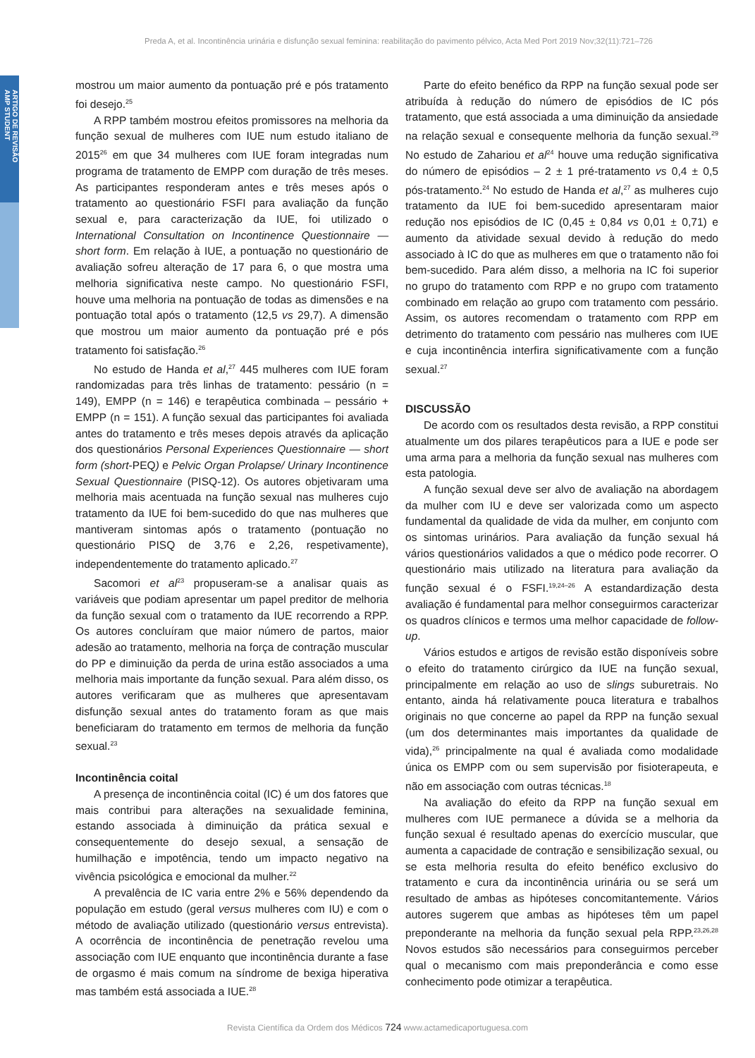Preda A, et al. Incontinência urinária e disfunção sexual feminina: reabilitação do pavimento pélvico, Acta Med Port 2019 Nov;32(11):721–726
ARTIGO DE REVISÃO
AMP STUDENT
mostrou um maior aumento da pontuação pré e pós tratamento foi desejo.<sup>25</sup>
A RPP também mostrou efeitos promissores na melhoria da função sexual de mulheres com IUE num estudo italiano de 2015<sup>26</sup> em que 34 mulheres com IUE foram integradas num programa de tratamento de EMPP com duração de três meses. As participantes responderam antes e três meses após o tratamento ao questionário FSFI para avaliação da função sexual e, para caracterização da IUE, foi utilizado o International Consultation on Incontinence Questionnaire — short form. Em relação à IUE, a pontuação no questionário de avaliação sofreu alteração de 17 para 6, o que mostra uma melhoria significativa neste campo. No questionário FSFI, houve uma melhoria na pontuação de todas as dimensões e na pontuação total após o tratamento (12,5 vs 29,7). A dimensão que mostrou um maior aumento da pontuação pré e pós tratamento foi satisfação.<sup>26</sup>
No estudo de Handa et al,<sup>27</sup> 445 mulheres com IUE foram randomizadas para três linhas de tratamento: pessário (n = 149), EMPP (n = 146) e terapêutica combinada – pessário + EMPP (n = 151). A função sexual das participantes foi avaliada antes do tratamento e três meses depois através da aplicação dos questionários Personal Experiences Questionnaire — short form (short-PEQ) e Pelvic Organ Prolapse/ Urinary Incontinence Sexual Questionnaire (PISQ-12). Os autores objetivaram uma melhoria mais acentuada na função sexual nas mulheres cujo tratamento da IUE foi bem-sucedido do que nas mulheres que mantiveram sintomas após o tratamento (pontuação no questionário PISQ de 3,76 e 2,26, respetivamente), independentemente do tratamento aplicado.<sup>27</sup>
Sacomori et al<sup>23</sup> propuseram-se a analisar quais as variáveis que podiam apresentar um papel preditor de melhoria da função sexual com o tratamento da IUE recorrendo a RPP. Os autores concluíram que maior número de partos, maior adesão ao tratamento, melhoria na força de contração muscular do PP e diminuição da perda de urina estão associados a uma melhoria mais importante da função sexual. Para além disso, os autores verificaram que as mulheres que apresentavam disfunção sexual antes do tratamento foram as que mais beneficiaram do tratamento em termos de melhoria da função sexual.<sup>23</sup>
Incontinência coital
A presença de incontinência coital (IC) é um dos fatores que mais contribui para alterações na sexualidade feminina, estando associada à diminuição da prática sexual e consequentemente do desejo sexual, a sensação de humilhação e impotência, tendo um impacto negativo na vivência psicológica e emocional da mulher.<sup>22</sup>
A prevalência de IC varia entre 2% e 56% dependendo da população em estudo (geral versus mulheres com IU) e com o método de avaliação utilizado (questionário versus entrevista). A ocorrência de incontinência de penetração revelou uma associação com IUE enquanto que incontinência durante a fase de orgasmo é mais comum na síndrome de bexiga hiperativa mas também está associada a IUE.<sup>28</sup>
Parte do efeito benéfico da RPP na função sexual pode ser atribuída à redução do número de episódios de IC pós tratamento, que está associada a uma diminuição da ansiedade na relação sexual e consequente melhoria da função sexual.<sup>29</sup> No estudo de Zahariou et al<sup>24</sup> houve uma redução significativa do número de episódios – 2 ± 1 pré-tratamento vs 0,4 ± 0,5 pós-tratamento.<sup>24</sup> No estudo de Handa et al,<sup>27</sup> as mulheres cujo tratamento da IUE foi bem-sucedido apresentaram maior redução nos episódios de IC (0,45 ± 0,84 vs 0,01 ± 0,71) e aumento da atividade sexual devido à redução do medo associado à IC do que as mulheres em que o tratamento não foi bem-sucedido. Para além disso, a melhoria na IC foi superior no grupo do tratamento com RPP e no grupo com tratamento combinado em relação ao grupo com tratamento com pessário. Assim, os autores recomendam o tratamento com RPP em detrimento do tratamento com pessário nas mulheres com IUE e cuja incontinência interfira significativamente com a função sexual.<sup>27</sup>
DISCUSSÃO
De acordo com os resultados desta revisão, a RPP constitui atualmente um dos pilares terapêuticos para a IUE e pode ser uma arma para a melhoria da função sexual nas mulheres com esta patologia.
A função sexual deve ser alvo de avaliação na abordagem da mulher com IU e deve ser valorizada como um aspecto fundamental da qualidade de vida da mulher, em conjunto com os sintomas urinários. Para avaliação da função sexual há vários questionários validados a que o médico pode recorrer. O questionário mais utilizado na literatura para avaliação da função sexual é o FSFI.<sup>19,24–26</sup> A estandardização desta avaliação é fundamental para melhor conseguirmos caracterizar os quadros clínicos e termos uma melhor capacidade de follow-up.
Vários estudos e artigos de revisão estão disponíveis sobre o efeito do tratamento cirúrgico da IUE na função sexual, principalmente em relação ao uso de slings suburetrais. No entanto, ainda há relativamente pouca literatura e trabalhos originais no que concerne ao papel da RPP na função sexual (um dos determinantes mais importantes da qualidade de vida),<sup>26</sup> principalmente na qual é avaliada como modalidade única os EMPP com ou sem supervisão por fisioterapeuta, e não em associação com outras técnicas.<sup>18</sup>
Na avaliação do efeito da RPP na função sexual em mulheres com IUE permanece a dúvida se a melhoria da função sexual é resultado apenas do exercício muscular, que aumenta a capacidade de contração e sensibilização sexual, ou se esta melhoria resulta do efeito benéfico exclusivo do tratamento e cura da incontinência urinária ou se será um resultado de ambas as hipóteses concomitantemente. Vários autores sugerem que ambas as hipóteses têm um papel preponderante na melhoria da função sexual pela RPP.<sup>23,26,28</sup> Novos estudos são necessários para conseguirmos perceber qual o mecanismo com mais preponderância e como esse conhecimento pode otimizar a terapêutica.
Revista Científica da Ordem dos Médicos 724 www.actamedicaportuguesa.com